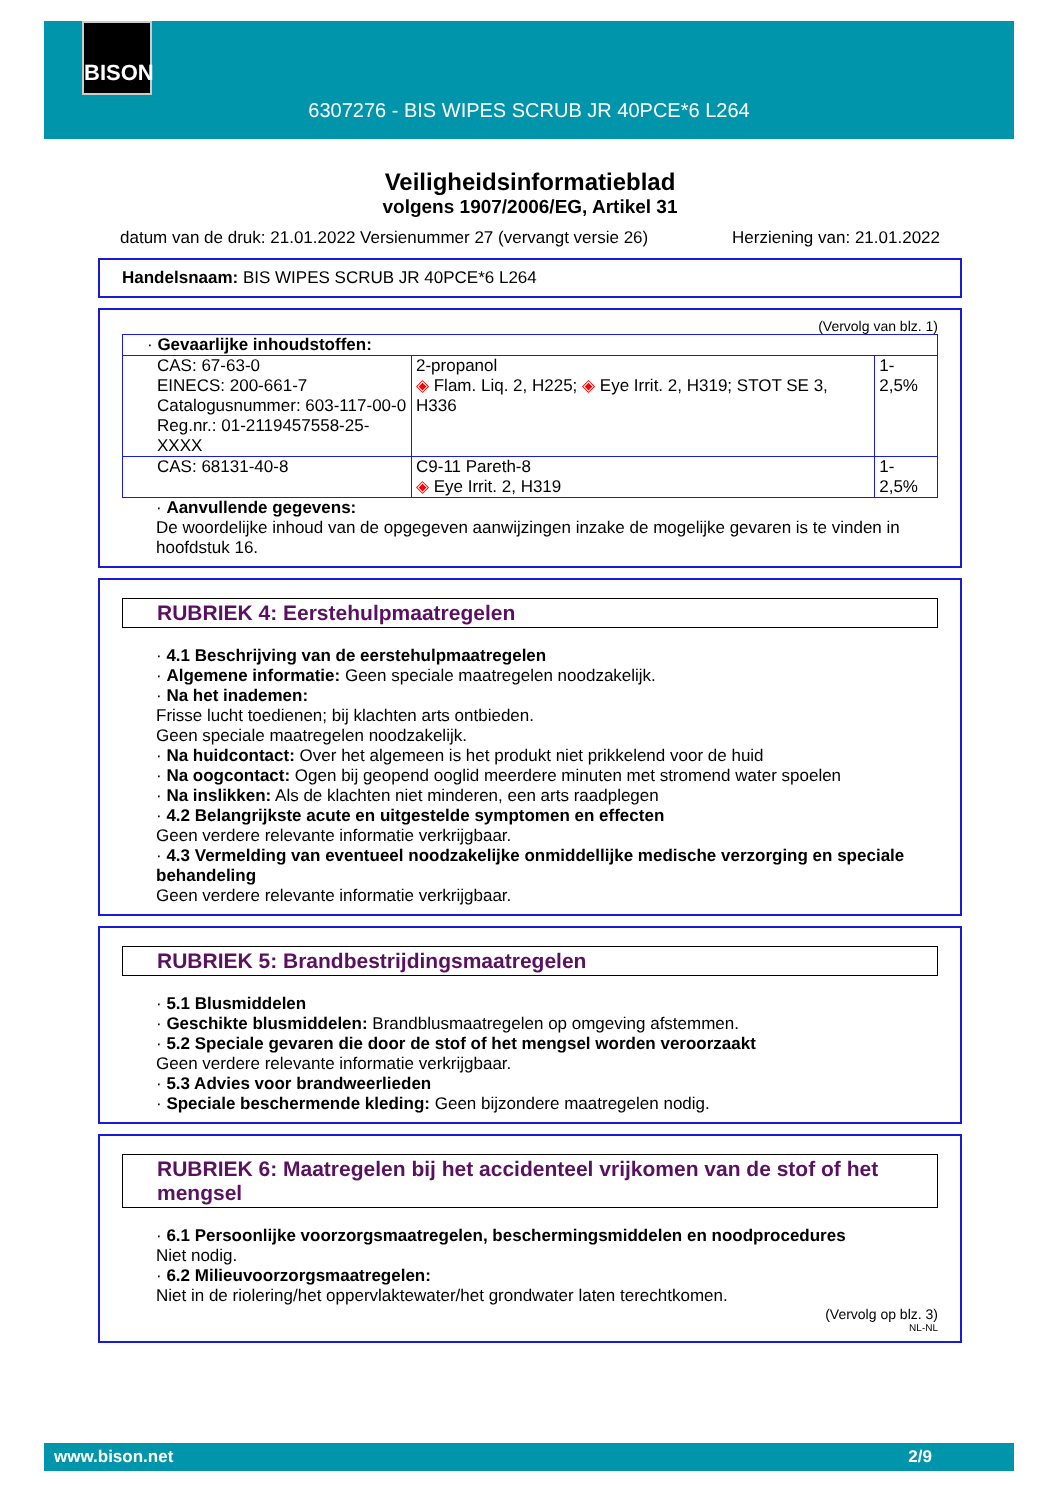BISON
6307276 - BIS WIPES SCRUB JR 40PCE*6 L264
Veiligheidsinformatieblad
volgens 1907/2006/EG, Artikel 31
datum van de druk: 21.01.2022 Versienummer 27 (vervangt versie 26) Herziening van: 21.01.2022
Handelsnaam: BIS WIPES SCRUB JR 40PCE*6 L264
(Vervolg van blz. 1)
| · Gevaarlijke inhoudstoffen: | | |
| CAS: 67-63-0 EINECS: 200-661-7 Catalogusnummer: 603-117-00-0 Reg.nr.: 01-2119457558-25-XXXX | 2-propanol ◈ Flam. Liq. 2, H225; ◈ Eye Irrit. 2, H319; STOT SE 3, H336 | 1-2,5% |
| CAS: 68131-40-8 | C9-11 Pareth-8 ◈ Eye Irrit. 2, H319 | 1-2,5% |
· Aanvullende gegevens:
De woordelijke inhoud van de opgegeven aanwijzingen inzake de mogelijke gevaren is te vinden in hoofdstuk 16.
RUBRIEK 4: Eerstehulpmaatregelen
· 4.1 Beschrijving van de eerstehulpmaatregelen
· Algemene informatie: Geen speciale maatregelen noodzakelijk.
· Na het inademen:
Frisse lucht toedienen; bij klachten arts ontbieden.
Geen speciale maatregelen noodzakelijk.
· Na huidcontact: Over het algemeen is het produkt niet prikkelend voor de huid
· Na oogcontact: Ogen bij geopend ooglid meerdere minuten met stromend water spoelen
· Na inslikken: Als de klachten niet minderen, een arts raadplegen
· 4.2 Belangrijkste acute en uitgestelde symptomen en effecten
Geen verdere relevante informatie verkrijgbaar.
· 4.3 Vermelding van eventueel noodzakelijke onmiddellijke medische verzorging en speciale behandeling
Geen verdere relevante informatie verkrijgbaar.
RUBRIEK 5: Brandbestrijdingsmaatregelen
· 5.1 Blusmiddelen
· Geschikte blusmiddelen: Brandblusmaatregelen op omgeving afstemmen.
· 5.2 Speciale gevaren die door de stof of het mengsel worden veroorzaakt
Geen verdere relevante informatie verkrijgbaar.
· 5.3 Advies voor brandweerlieden
· Speciale beschermende kleding: Geen bijzondere maatregelen nodig.
RUBRIEK 6: Maatregelen bij het accidenteel vrijkomen van de stof of het mengsel
· 6.1 Persoonlijke voorzorgsmaatregelen, beschermingsmiddelen en noodprocedures
Niet nodig.
· 6.2 Milieuvoorzorgsmaatregelen:
Niet in de riolering/het oppervlaktewater/het grondwater laten terechtkomen.
(Vervolg op blz. 3)
NL-NL
www.bison.net 2/9